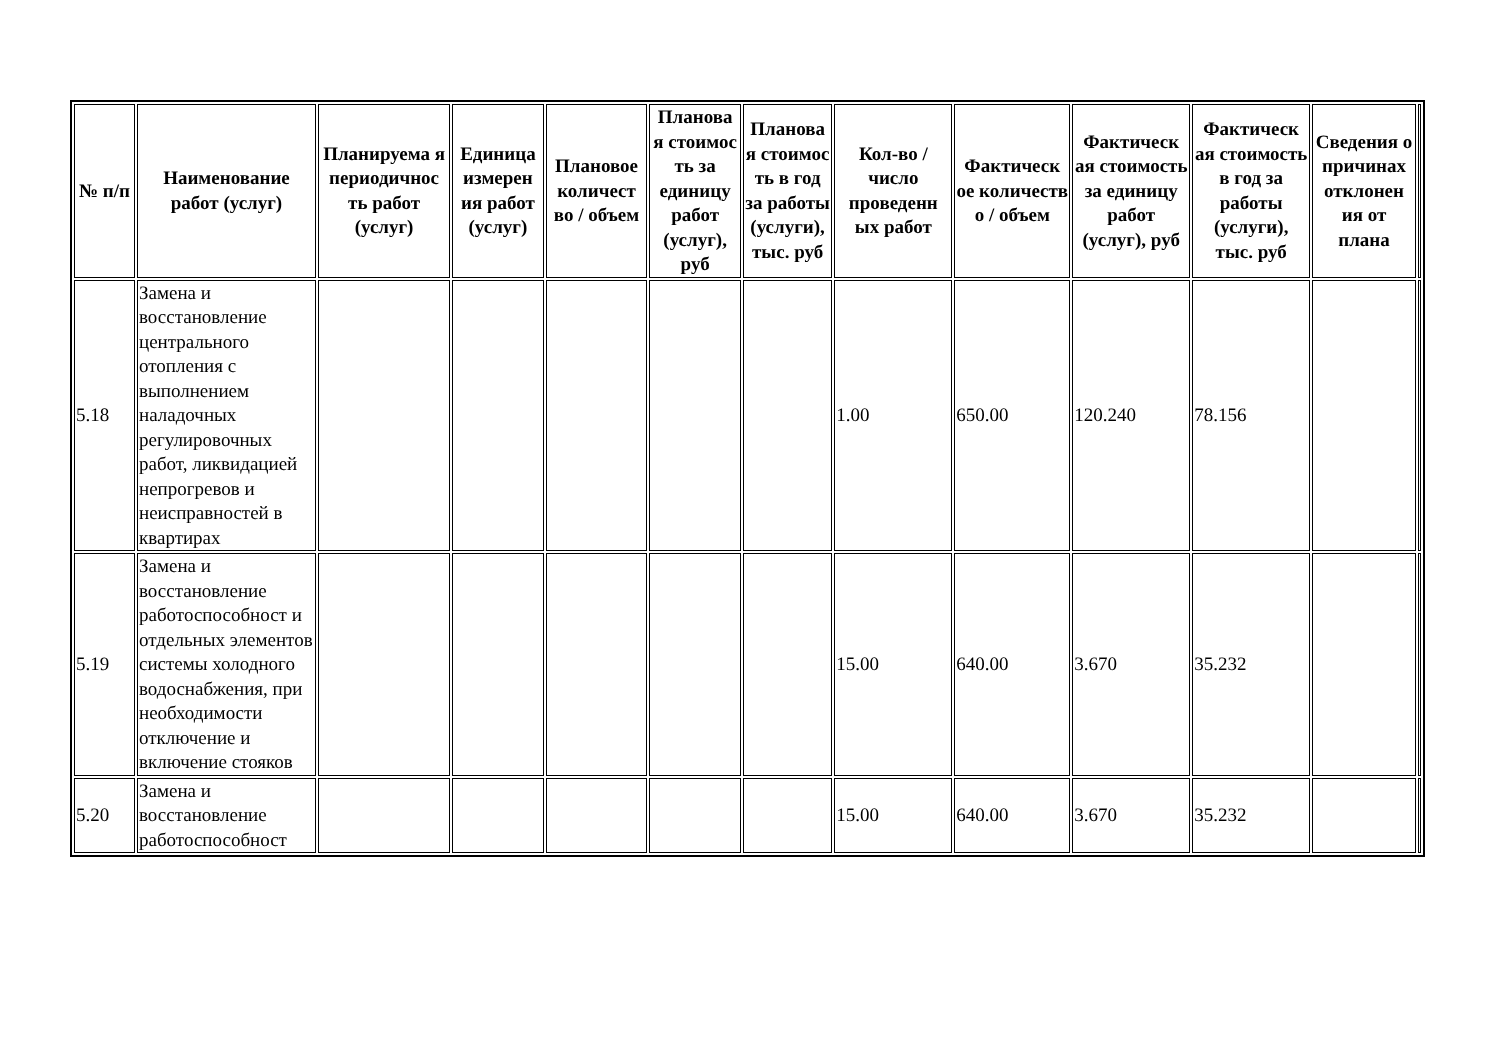| № п/п | Наименование работ (услуг) | Планируема я периодичнос ть работ (услуг) | Единица измерен ия работ (услуг) | Плановое количест во / объем | Планова я стоимос ть за единицу работ (услуг), руб | Планова я стоимос ть в год за работы (услуги), тыс. руб | Кол-во / число проведенн ых работ | Фактическ ое количеств о / объем | Фактическ ая стоимость за единицу работ (услуг), руб | Фактическ ая стоимость в год за работы (услуги), тыс. руб | Сведения о причинах отклонен ия от плана | |
| --- | --- | --- | --- | --- | --- | --- | --- | --- | --- | --- | --- | --- |
| 5.18 | Замена и восстановление центрального отопления с выполнением наладочных регулировочных работ, ликвидацией непрогревов и неисправностей в квартирах | | | | | | 1.00 | 650.00 | 120.240 | 78.156 | | |
| 5.19 | Замена и восстановление работоспособност и отдельных элементов системы холодного водоснабжения, при необходимости отключение и включение стояков | | | | | | 15.00 | 640.00 | 3.670 | 35.232 | | |
| 5.20 | Замена и восстановление работоспособност | | | | | | 15.00 | 640.00 | 3.670 | 35.232 | | |